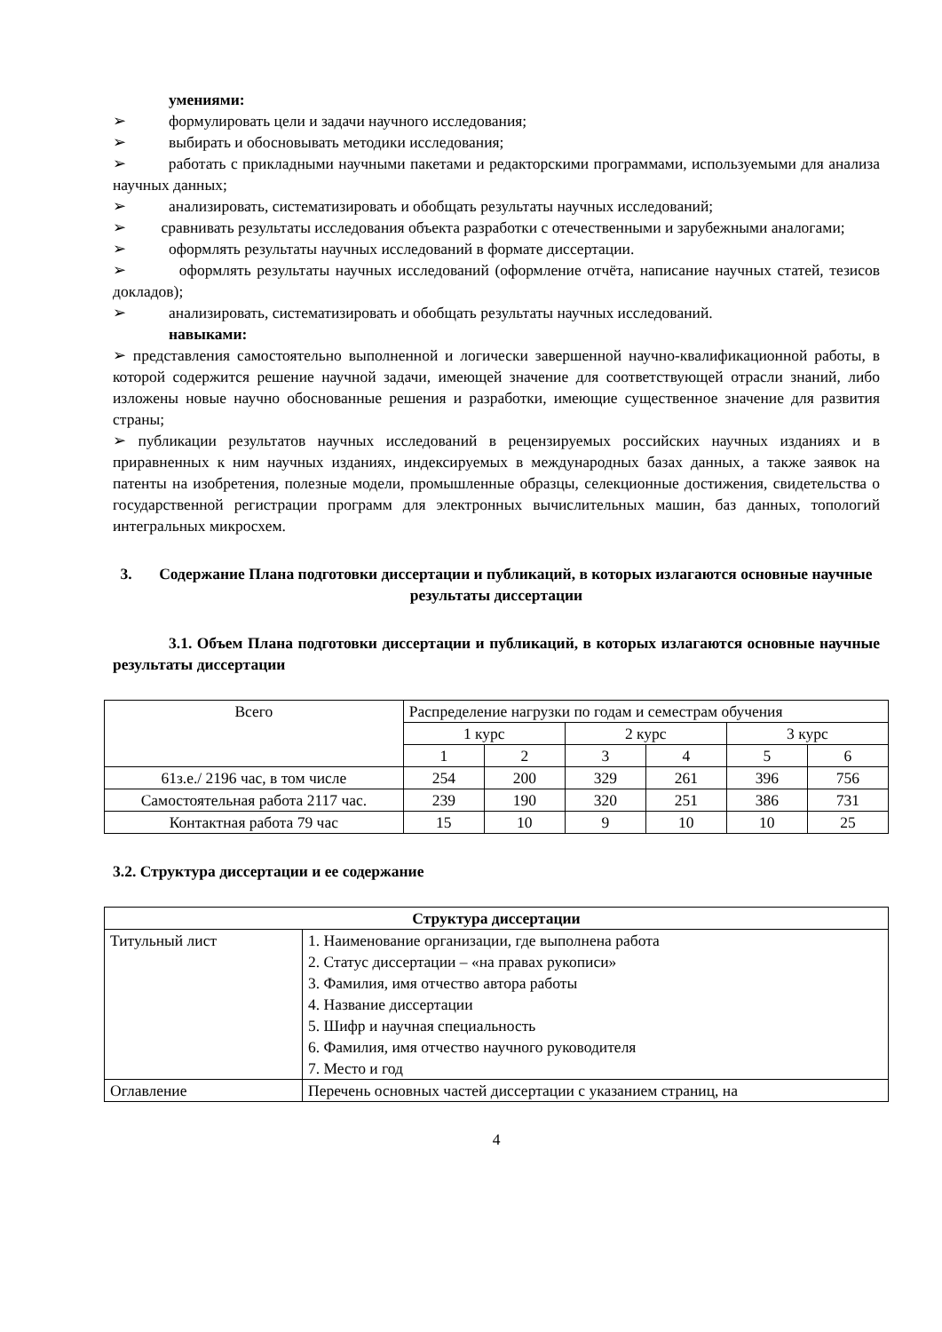умениями:
➢ формулировать цели и задачи научного исследования;
➢ выбирать и обосновывать методики исследования;
➢ работать с прикладными научными пакетами и редакторскими программами, используемыми для анализа научных данных;
➢ анализировать, систематизировать и обобщать результаты научных исследований;
➢ сравнивать результаты исследования объекта разработки с отечественными и зарубежными аналогами;
➢ оформлять результаты научных исследований в формате диссертации.
➢ оформлять результаты научных исследований (оформление отчёта, написание научных статей, тезисов докладов);
➢ анализировать, систематизировать и обобщать результаты научных исследований.
навыками:
➢ представления самостоятельно выполненной и логически завершенной научно-квалификационной работы, в которой содержится решение научной задачи, имеющей значение для соответствующей отрасли знаний, либо изложены новые научно обоснованные решения и разработки, имеющие существенное значение для развития страны;
➢ публикации результатов научных исследований в рецензируемых российских научных изданиях и в приравненных к ним научных изданиях, индексируемых в международных базах данных, а также заявок на патенты на изобретения, полезные модели, промышленные образцы, селекционные достижения, свидетельства о государственной регистрации программ для электронных вычислительных машин, баз данных, топологий интегральных микросхем.
3. Содержание Плана подготовки диссертации и публикаций, в которых излагаются основные научные результаты диссертации
3.1. Объем Плана подготовки диссертации и публикаций, в которых излагаются основные научные результаты диссертации
| Всего | Распределение нагрузки по годам и семестрам обучения | | | | | |
| --- | --- | --- | --- | --- | --- | --- |
| | 1 курс | | 2 курс | | 3 курс | |
| | 1 | 2 | 3 | 4 | 5 | 6 |
| 61з.е./ 2196 час, в том числе | 254 | 200 | 329 | 261 | 396 | 756 |
| Самостоятельная работа 2117 час. | 239 | 190 | 320 | 251 | 386 | 731 |
| Контактная работа 79 час | 15 | 10 | 9 | 10 | 10 | 25 |
3.2. Структура диссертации и ее содержание
| Структура диссертации | |
| --- | --- |
| Титульный лист | 1. Наименование организации, где выполнена работа 2. Статус диссертации – «на правах рукописи» 3. Фамилия, имя отчество автора работы 4. Название диссертации 5. Шифр и научная специальность 6. Фамилия, имя отчество научного руководителя 7. Место и год |
| Оглавление | Перечень основных частей диссертации с указанием страниц, на |
4